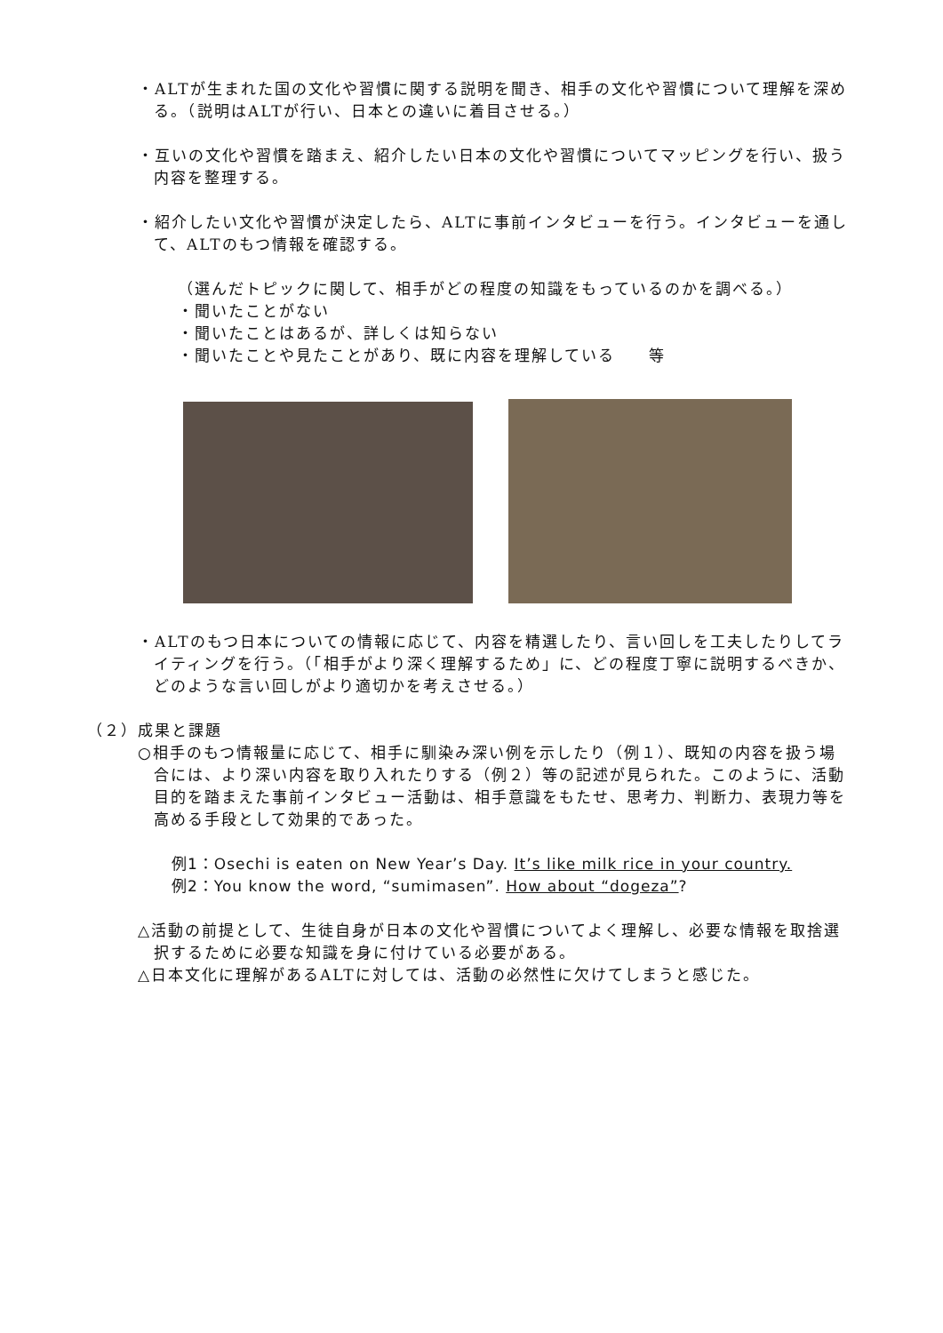・ALTが生まれた国の文化や習慣に関する説明を聞き、相手の文化や習慣について理解を深める。（説明はALTが行い、日本との違いに着目させる。）
・互いの文化や習慣を踏まえ、紹介したい日本の文化や習慣についてマッピングを行い、扱う内容を整理する。
・紹介したい文化や習慣が決定したら、ALTに事前インタビューを行う。インタビューを通して、ALTのもつ情報を確認する。
（選んだトピックに関して、相手がどの程度の知識をもっているのかを調べる。）
・聞いたことがない
・聞いたことはあるが、詳しくは知らない
・聞いたことや見たことがあり、既に内容を理解している　　等
・ALTのもつ日本についての情報に応じて、内容を精選したり、言い回しを工夫したりしてライティングを行う。（「相手がより深く理解するため」に、どの程度丁寧に説明するべきか、どのような言い回しがより適切かを考えさせる。）
（２）成果と課題
○相手のもつ情報量に応じて、相手に馴染み深い例を示したり（例１）、既知の内容を扱う場合には、より深い内容を取り入れたりする（例２）等の記述が見られた。このように、活動目的を踏まえた事前インタビュー活動は、相手意識をもたせ、思考力、判断力、表現力等を高める手段として効果的であった。
例1：Osechi is eaten on New Year’s Day. It’s like milk rice in your country.
例2：You know the word, “sumimasen”. How about “dogeza”?
△活動の前提として、生徒自身が日本の文化や習慣についてよく理解し、必要な情報を取捨選択するために必要な知識を身に付けている必要がある。
△日本文化に理解があるALTに対しては、活動の必然性に欠けてしまうと感じた。